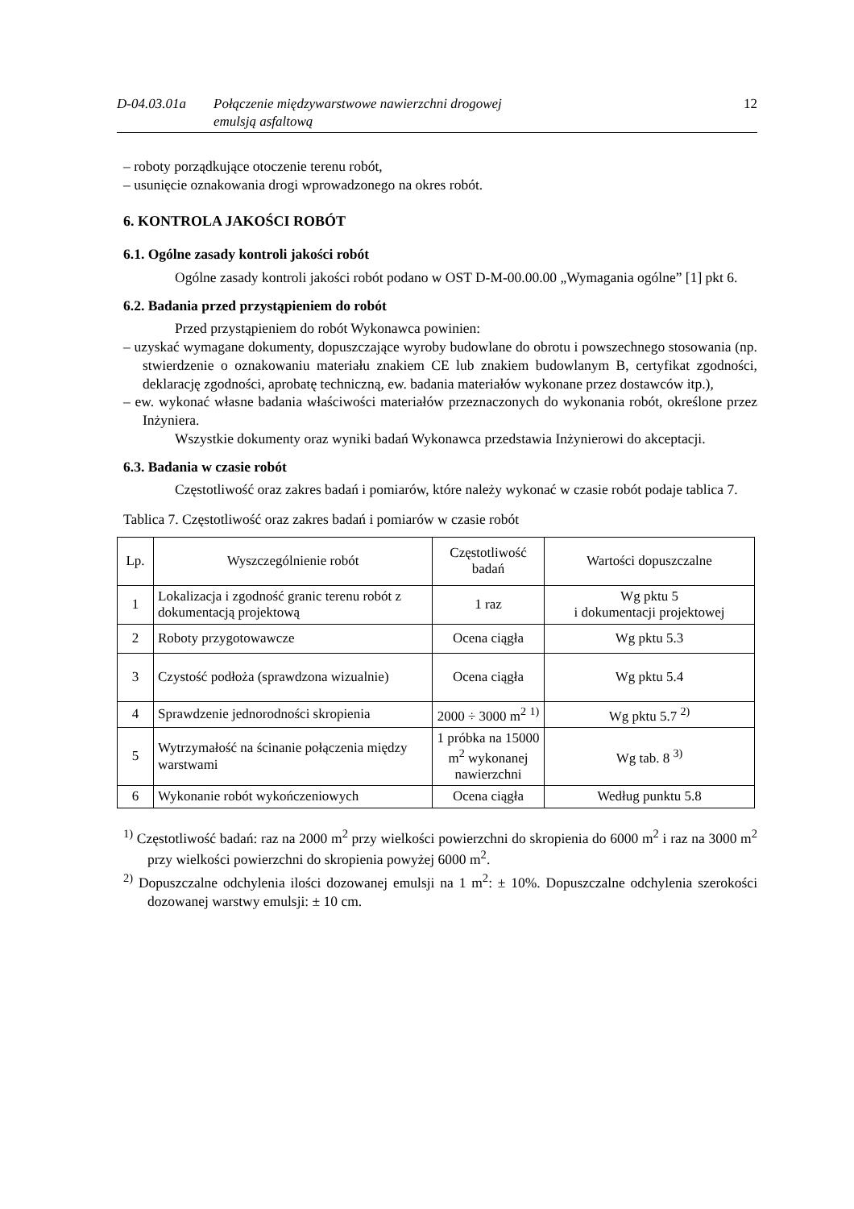D-04.03.01a Połączenie międzywarstwowe nawierzchni drogowej
emulsją asfaltową
12
– roboty porządkujące otoczenie terenu robót,
– usunięcie oznakowania drogi wprowadzonego na okres robót.
6. KONTROLA JAKOŚCI ROBÓT
6.1. Ogólne zasady kontroli jakości robót
Ogólne zasady kontroli jakości robót podano w OST D-M-00.00.00 „Wymagania ogólne” [1] pkt 6.
6.2. Badania przed przystąpieniem do robót
Przed przystąpieniem do robót Wykonawca powinien:
– uzyskać wymagane dokumenty, dopuszczające wyroby budowlane do obrotu i powszechnego stosowania (np. stwierdzenie o oznakowaniu materiału znakiem CE lub znakiem budowlanym B, certyfikat zgodności, deklarację zgodności, aprobatę techniczną, ew. badania materiałów wykonane przez dostawców itp.),
– ew. wykonać własne badania właściwości materiałów przeznaczonych do wykonania robót, określone przez Inżyniera.
Wszystkie dokumenty oraz wyniki badań Wykonawca przedstawia Inżynierowi do akceptacji.
6.3. Badania w czasie robót
Częstotliwość oraz zakres badań i pomiarów, które należy wykonać w czasie robót podaje tablica 7.
Tablica 7. Częstotliwość oraz zakres badań i pomiarów w czasie robót
| Lp. | Wyszczególnienie robót | Częstotliwość badań | Wartości dopuszczalne |
| --- | --- | --- | --- |
| 1 | Lokalizacja i zgodność granic terenu robót z dokumentacją projektową | 1 raz | Wg pktu 5 i dokumentacji projektowej |
| 2 | Roboty przygotowawcze | Ocena ciągła | Wg pktu 5.3 |
| 3 | Czystość podłoża (sprawdzona wizualnie) | Ocena ciągła | Wg pktu 5.4 |
| 4 | Sprawdzenie jednorodności skropienia | 2000 ÷ 3000 m<sup>2</sup> <sup>1)</sup> | Wg pktu 5.7 <sup>2)</sup> |
| 5 | Wytrzymałość na ścinanie połączenia między warstwami | 1 próbka na 15000 m<sup>2</sup> wykonanej nawierzchni | Wg tab. 8 <sup>3)</sup> |
| 6 | Wykonanie robót wykończeniowych | Ocena ciągła | Według punktu 5.8 |
<sup>1)</sup> Częstotliwość badań: raz na 2000 m<sup>2</sup> przy wielkości powierzchni do skropienia do 6000 m<sup>2</sup> i raz na 3000 m<sup>2</sup> przy wielkości powierzchni do skropienia powyżej 6000 m<sup>2</sup>.
<sup>2)</sup> Dopuszczalne odchylenia ilości dozowanej emulsji na 1 m<sup>2</sup>: ± 10%. Dopuszczalne odchylenia szerokości dozowanej warstwy emulsji: ± 10 cm.